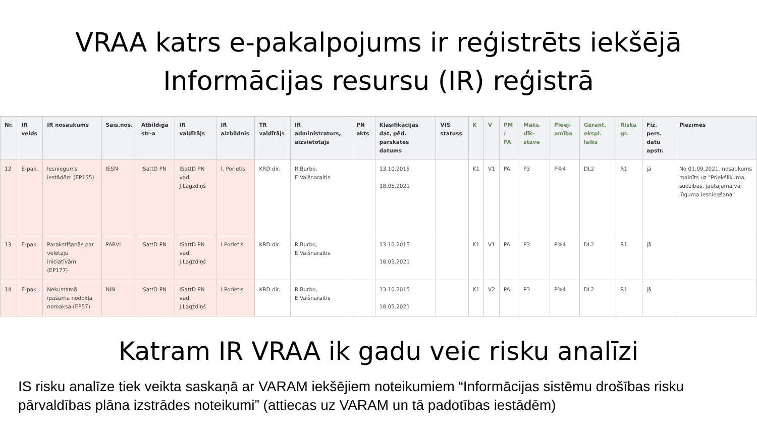VRAA katrs e-pakalpojums ir reģistrēts iekšējā
Informācijas resursu (IR) reģistrā
| Nr. | IR veids | IR nosaukums | Saīs.nos. | Atbildīgā str-a | IR valdītājs | IR aizbildnis | TR valdītājs | IR administrators, aizvietotājs | PN akts | Klasifikācijas dat, pēd. pārskates datums | VIS statuss | K | V | PM / PA | Maks. dīk-stāve | Pieej-amība | Garant. ekspl. laiks | Riska gr. | Fiz. pers. datu apstr. | Piezīmes |
| --- | --- | --- | --- | --- | --- | --- | --- | --- | --- | --- | --- | --- | --- | --- | --- | --- | --- | --- | --- | --- |
| 12 | E-pak. | Iesniegums iestādēm (EP155) | IESN | ISattD PN | ISattD PN vad. J.Lagzdiņš | I. Porietis | KRD dir. | R.Burbo, E.Vaišnaraitis | | 13.10.2015 18.05.2021 | | K1 | V1 | PA | P3 | P%4 | DL2 | R1 | jā | No 01.09.2021. nosaukums mainīts uz "Priekšlikuma, sūdzības, jautājuma vai lūguma iesniegšana" |
| 13 | E-pak. | Parakstīšanās par vēlētāju iniciatīvām (EP177) | PARVI | ISattD PN | ISattD PN vad. J.Lagzdiņš | I.Porietis | KRD dir. | R.Burbo, E.Vaišnaraitis | | 13.10.2015 18.05.2021 | | K1 | V1 | PA | P3 | P%4 | DL2 | R1 | jā | |
| 14 | E-pak. | Nekustamā īpašuma nodokļa nomaksa (EP57) | NIN | ISattD PN | ISattD PN vad. J.Lagzdiņš | I.Porietis | KRD dir. | R.Burbo, E.Vaišnaraitis | | 13.10.2015 18.05.2021 | | K1 | V2 | PA | P3 | P%4 | DL2 | R1 | jā | |
Katram IR VRAA ik gadu veic risku analīzi
IS risku analīze tiek veikta saskaņā ar VARAM iekšējiem noteikumiem “Informācijas sistēmu drošības risku pārvaldības plāna izstrādes noteikumi” (attiecas uz VARAM un tā padotības iestādēm)